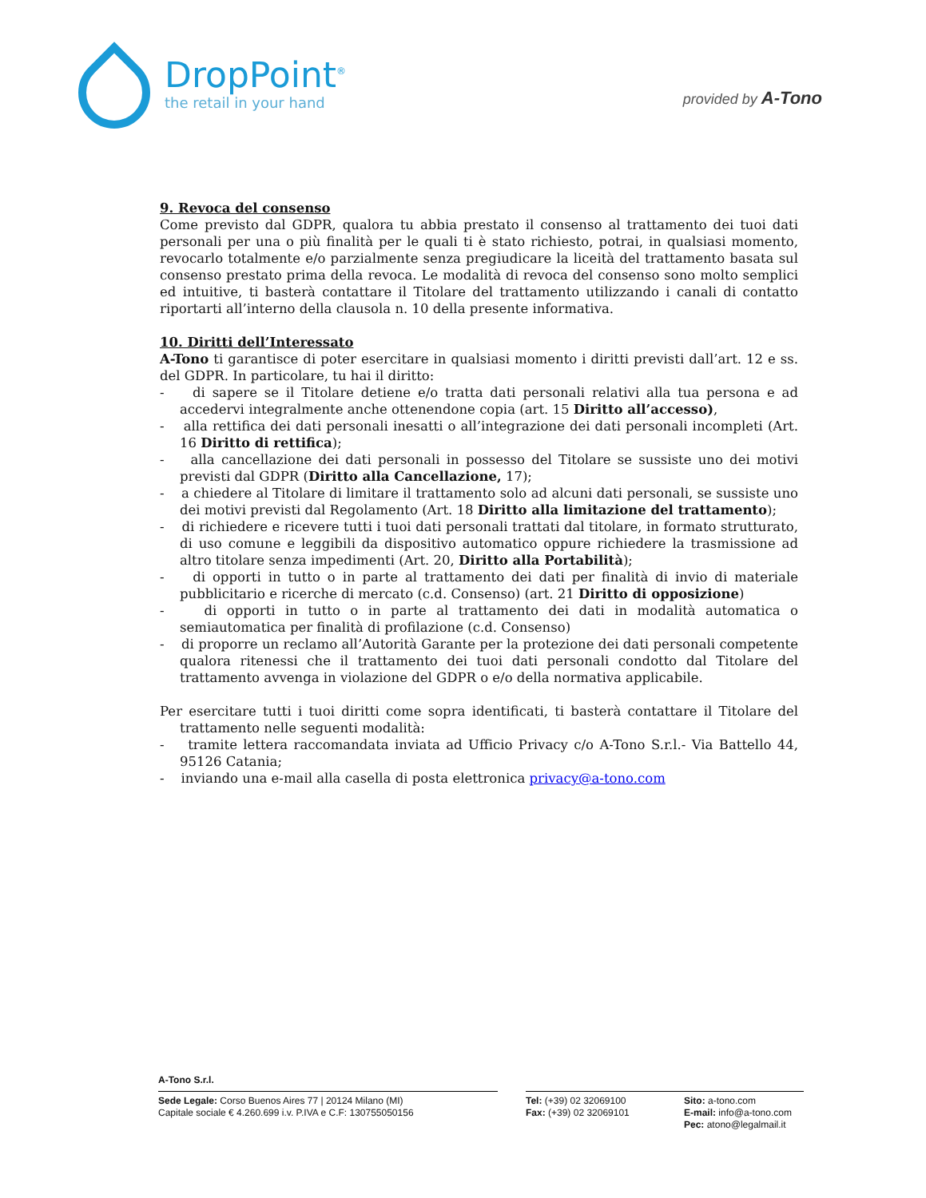DropPoint<sup>®</sup>
the retail in your hand
provided by A-Tono
9. Revoca del consenso
Come previsto dal GDPR, qualora tu abbia prestato il consenso al trattamento dei tuoi dati personali per una o più finalità per le quali ti è stato richiesto, potrai, in qualsiasi momento, revocarlo totalmente e/o parzialmente senza pregiudicare la liceità del trattamento basata sul consenso prestato prima della revoca. Le modalità di revoca del consenso sono molto semplici ed intuitive, ti basterà contattare il Titolare del trattamento utilizzando i canali di contatto riportarti all’interno della clausola n. 10 della presente informativa.
10. Diritti dell’Interessato
A-Tono ti garantisce di poter esercitare in qualsiasi momento i diritti previsti dall’art. 12 e ss. del GDPR. In particolare, tu hai il diritto:
- di sapere se il Titolare detiene e/o tratta dati personali relativi alla tua persona e ad accedervi integralmente anche ottenendone copia (art. 15 Diritto all’accesso),
- alla rettifica dei dati personali inesatti o all’integrazione dei dati personali incompleti (Art. 16 Diritto di rettifica);
- alla cancellazione dei dati personali in possesso del Titolare se sussiste uno dei motivi previsti dal GDPR (Diritto alla Cancellazione, 17);
- a chiedere al Titolare di limitare il trattamento solo ad alcuni dati personali, se sussiste uno dei motivi previsti dal Regolamento (Art. 18 Diritto alla limitazione del trattamento);
- di richiedere e ricevere tutti i tuoi dati personali trattati dal titolare, in formato strutturato, di uso comune e leggibili da dispositivo automatico oppure richiedere la trasmissione ad altro titolare senza impedimenti (Art. 20, Diritto alla Portabilità);
- di opporti in tutto o in parte al trattamento dei dati per finalità di invio di materiale pubblicitario e ricerche di mercato (c.d. Consenso) (art. 21 Diritto di opposizione)
- di opporti in tutto o in parte al trattamento dei dati in modalità automatica o semiautomatica per finalità di profilazione (c.d. Consenso)
- di proporre un reclamo all’Autorità Garante per la protezione dei dati personali competente qualora ritenessi che il trattamento dei tuoi dati personali condotto dal Titolare del trattamento avvenga in violazione del GDPR o e/o della normativa applicabile.
Per esercitare tutti i tuoi diritti come sopra identificati, ti basterà contattare il Titolare del trattamento nelle seguenti modalità:
- tramite lettera raccomandata inviata ad Ufficio Privacy c/o A-Tono S.r.l.- Via Battello 44, 95126 Catania;
- inviando una e-mail alla casella di posta elettronica privacy@a-tono.com
A-Tono S.r.l.
Sede Legale: Corso Buenos Aires 77 | 20124 Milano (MI)
Capitale sociale € 4.260.699 i.v. P.IVA e C.F: 130755050156
Tel: (+39) 02 32069100
Fax: (+39) 02 32069101
Sito: a-tono.com
E-mail: info@a-tono.com
Pec: atono@legalmail.it